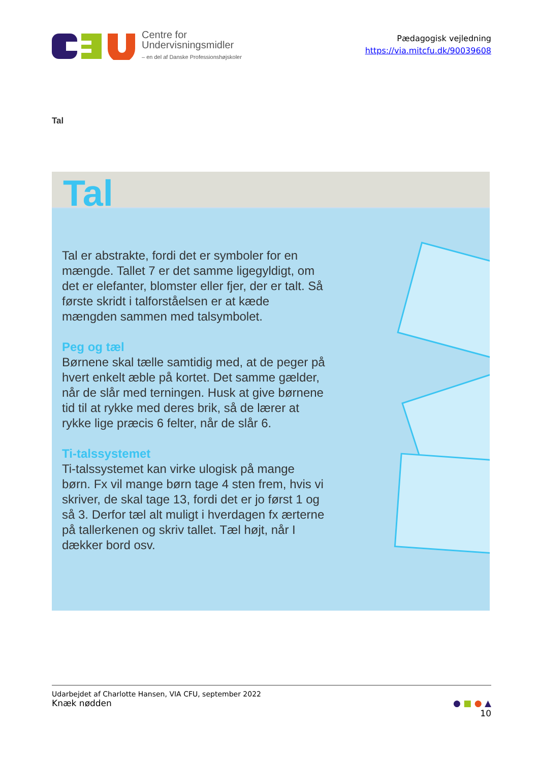Centre for
Undervisningsmidler
– en del af Danske Professionshøjskoler
Pædagogisk vejledning
https://via.mitcfu.dk/90039608
Tal
Tal
Tal er abstrakte, fordi det er symboler for en mængde. Tallet 7 er det samme ligegyldigt, om det er elefanter, blomster eller fjer, der er talt. Så første skridt i talforståelsen er at kæde mængden sammen med talsymbolet.
Peg og tæl
Børnene skal tælle samtidig med, at de peger på hvert enkelt æble på kortet. Det samme gælder, når de slår med terningen. Husk at give børnene tid til at rykke med deres brik, så de lærer at rykke lige præcis 6 felter, når de slår 6.
Ti-talssystemet
Ti-talssystemet kan virke ulogisk på mange børn. Fx vil mange børn tage 4 sten frem, hvis vi skriver, de skal tage 13, fordi det er jo først 1 og så 3. Derfor tæl alt muligt i hverdagen fx ærterne på tallerkenen og skriv tallet. Tæl højt, når I dækker bord osv.
Udarbejdet af Charlotte Hansen, VIA CFU, september 2022
Knæk nødden ● ■ ● ▲
10